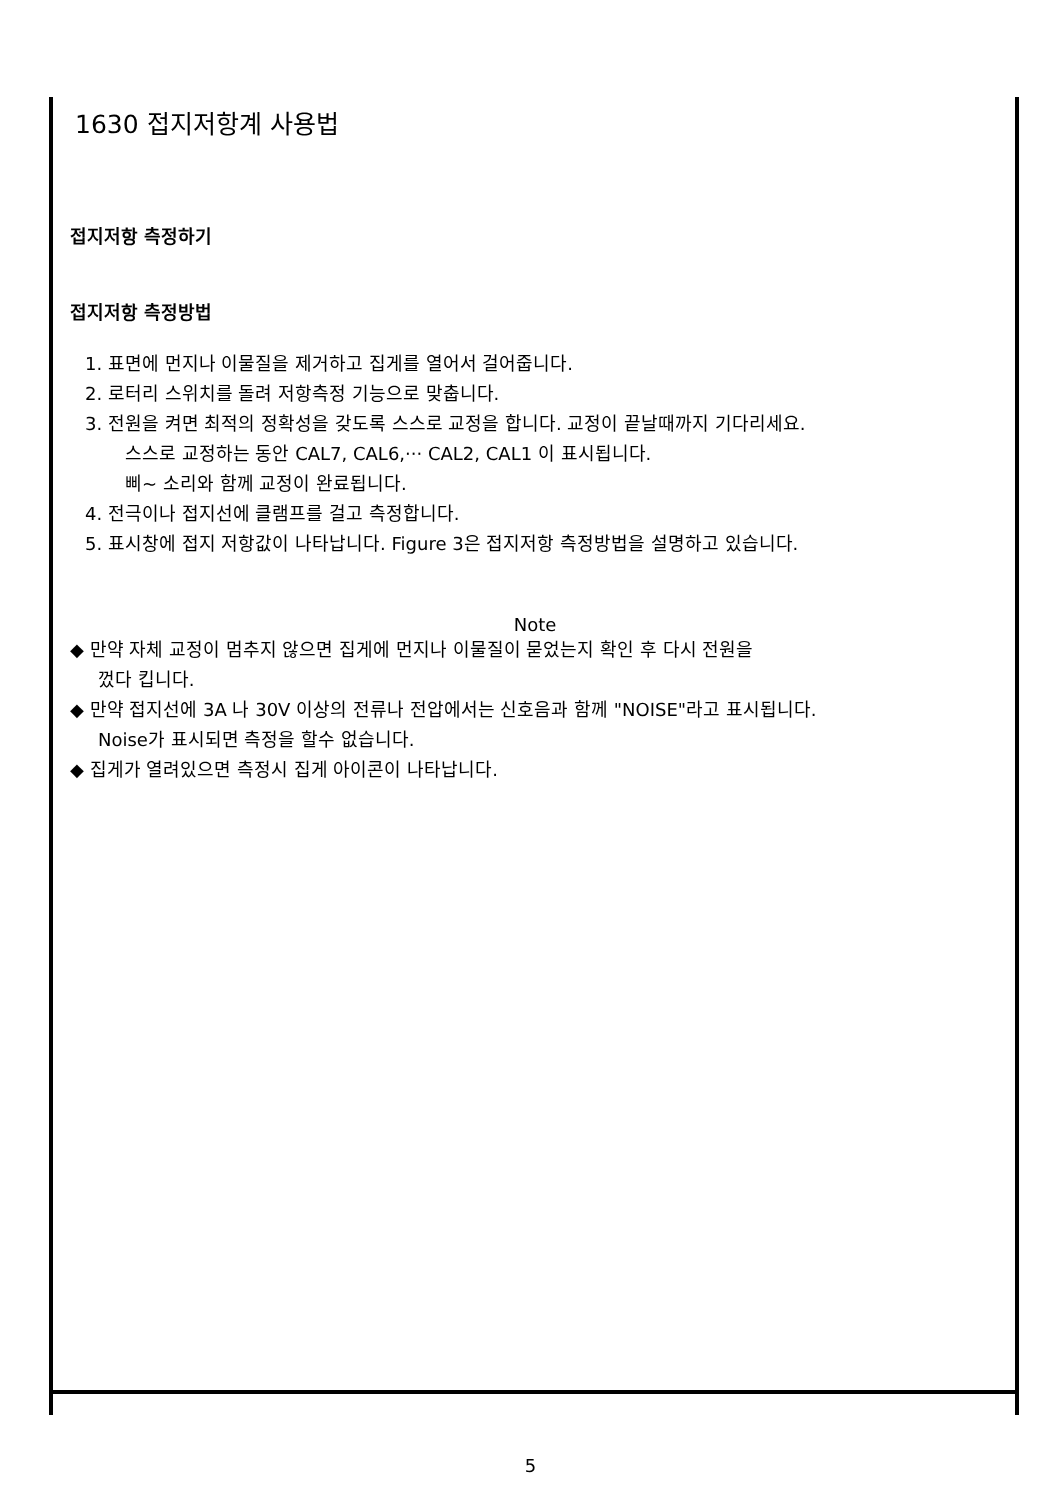1630 접지저항계 사용법
접지저항 측정하기
접지저항 측정방법
1. 표면에 먼지나 이물질을 제거하고 집게를 열어서 걸어줍니다.
2. 로터리 스위치를 돌려 저항측정 기능으로 맞춥니다.
3. 전원을 켜면 최적의 정확성을 갖도록 스스로 교정을 합니다. 교정이 끝날때까지 기다리세요.
스스로 교정하는 동안 CAL7, CAL6,··· CAL2, CAL1 이 표시됩니다.
삐~ 소리와 함께 교정이 완료됩니다.
4. 전극이나 접지선에 클램프를 걸고 측정합니다.
5. 표시창에 접지 저항값이 나타납니다. Figure 3은 접지저항 측정방법을 설명하고 있습니다.
Note
◆ 만약 자체 교정이 멈추지 않으면 집게에 먼지나 이물질이 묻었는지 확인 후 다시 전원을
껐다 킵니다.
◆ 만약 접지선에 3A 나 30V 이상의 전류나 전압에서는 신호음과 함께 "NOISE"라고 표시됩니다.
Noise가 표시되면 측정을 할수 없습니다.
◆ 집게가 열려있으면 측정시 집게 아이콘이 나타납니다.
5